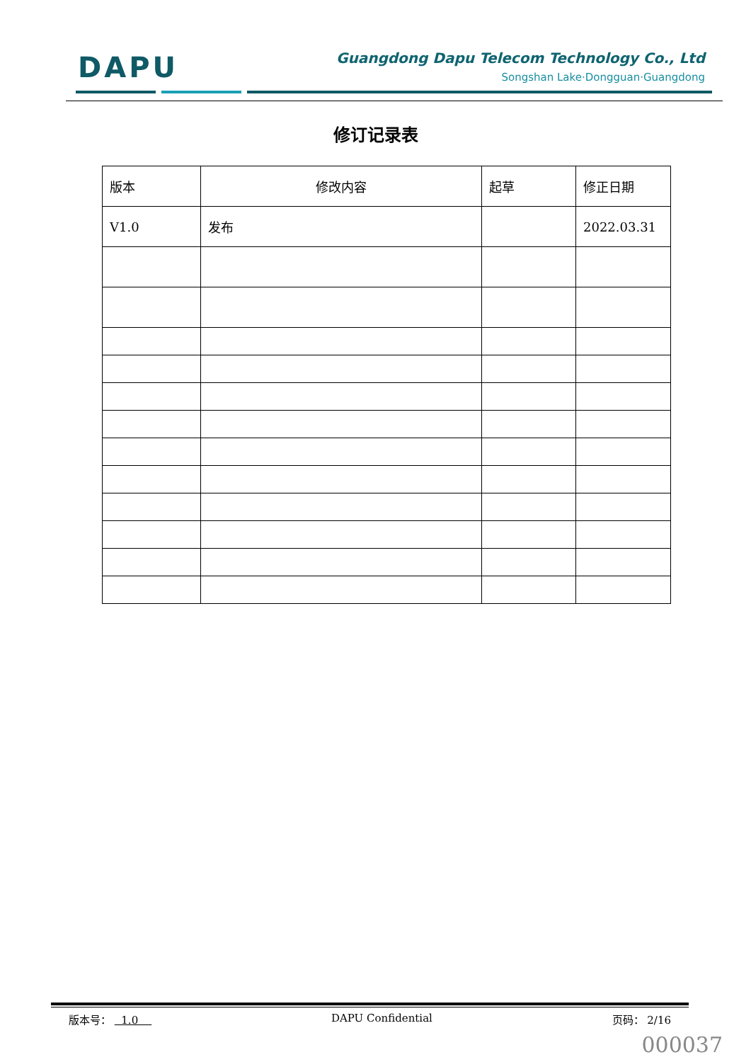DAPU
Guangdong Dapu Telecom Technology Co., Ltd
Songshan Lake·Dongguan·Guangdong
修订记录表
| 版本 | 修改内容 | 起草 | 修正日期 |
| V1.0 | 发布 | | 2022.03.31 |
版本号： 1.0 DAPU Confidential 页码： 2/16
000037